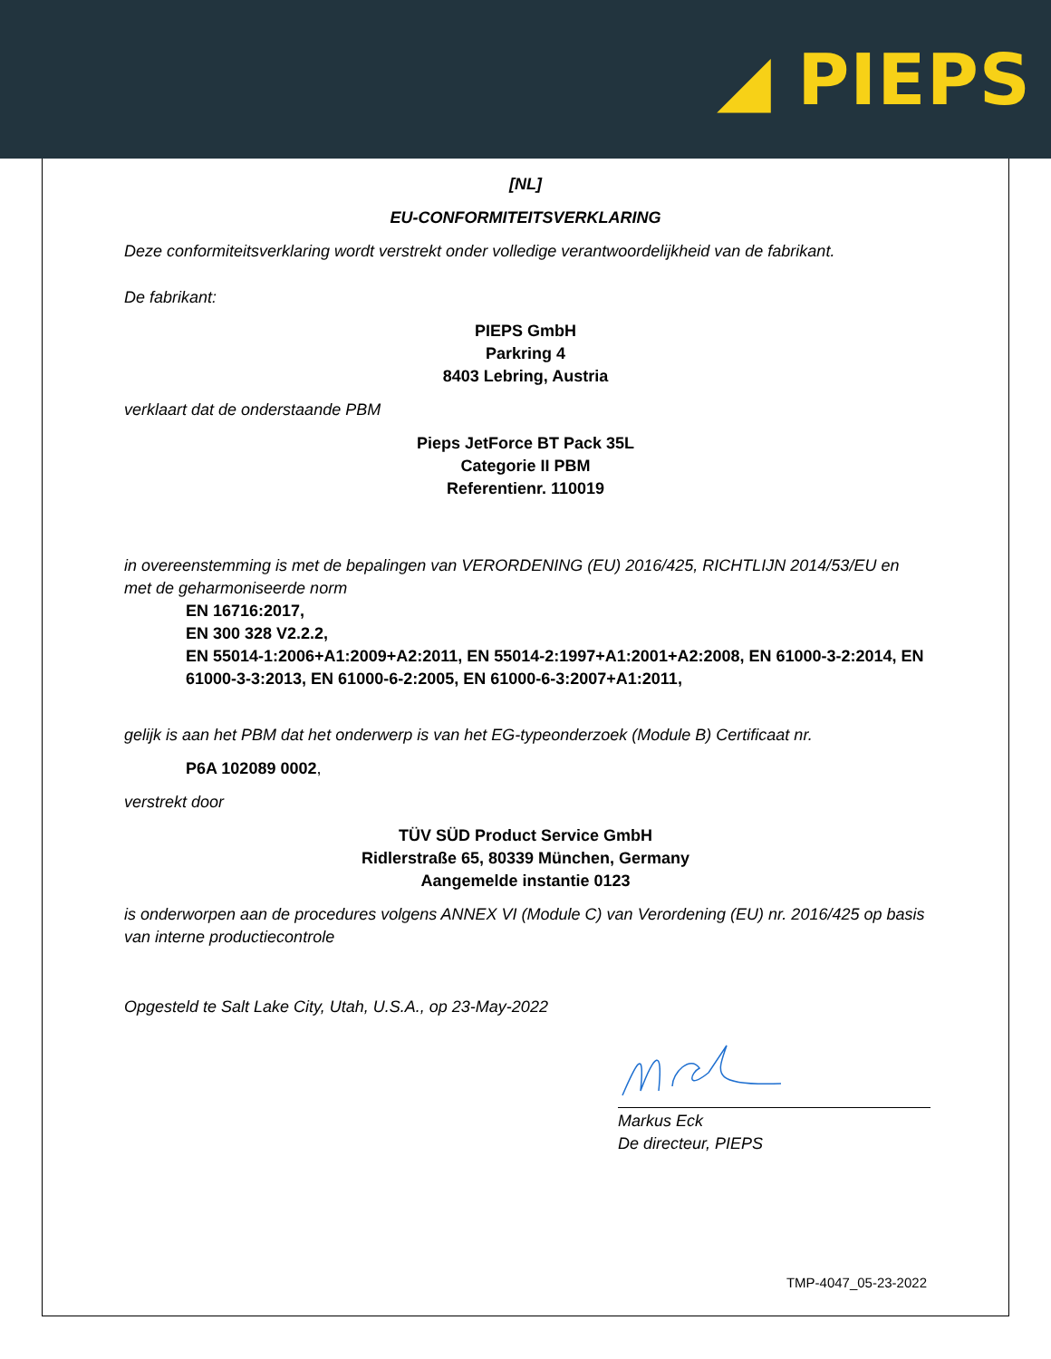◢ PIEPS
[NL]
EU-CONFORMITEITSVERKLARING
Deze conformiteitsverklaring wordt verstrekt onder volledige verantwoordelijkheid van de fabrikant.
De fabrikant:
PIEPS GmbH
Parkring 4
8403 Lebring, Austria
verklaart dat de onderstaande PBM
Pieps JetForce BT Pack 35L
Categorie II PBM
Referentienr. 110019
in overeenstemming is met de bepalingen van VERORDENING (EU) 2016/425, RICHTLIJN 2014/53/EU en met de geharmoniseerde norm
EN 16716:2017,
EN 300 328 V2.2.2,
EN 55014-1:2006+A1:2009+A2:2011, EN 55014-2:1997+A1:2001+A2:2008, EN 61000-3-2:2014, EN 61000-3-3:2013, EN 61000-6-2:2005, EN 61000-6-3:2007+A1:2011,
gelijk is aan het PBM dat het onderwerp is van het EG-typeonderzoek (Module B) Certificaat nr.
P6A 102089 0002,
verstrekt door
TÜV SÜD Product Service GmbH
Ridlerstraße 65, 80339 München, Germany
Aangemelde instantie 0123
is onderworpen aan de procedures volgens ANNEX VI (Module C) van Verordening (EU) nr. 2016/425 op basis van interne productiecontrole
Opgesteld te Salt Lake City, Utah, U.S.A., op 23-May-2022
Markus Eck
De directeur, PIEPS
TMP-4047_05-23-2022